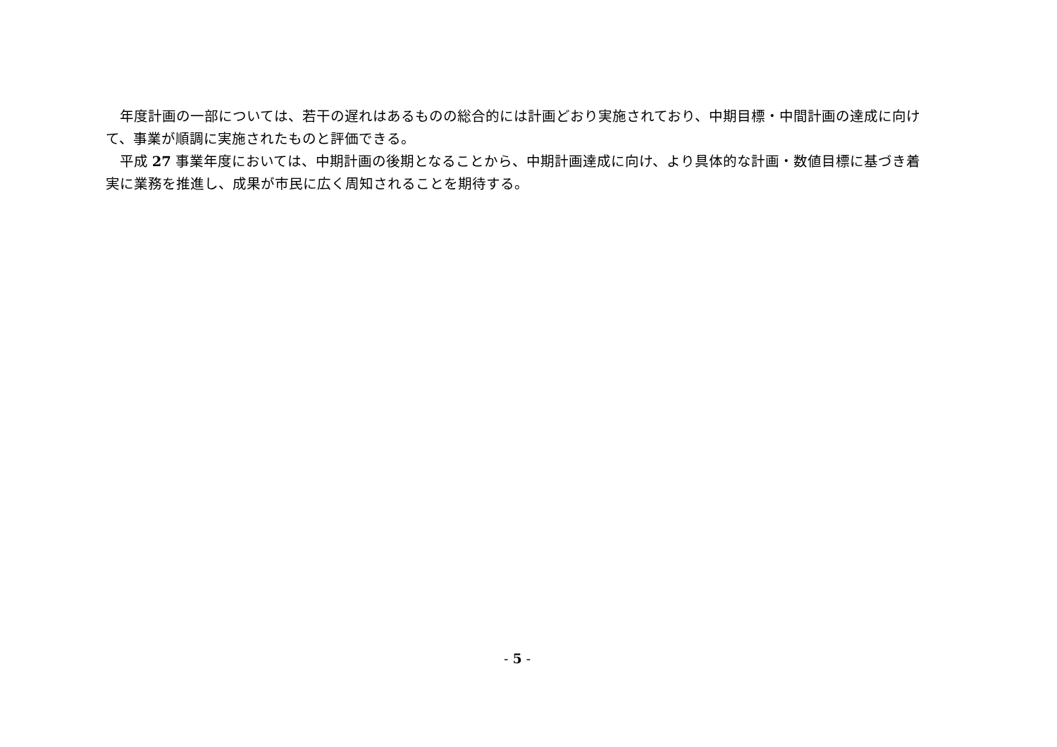年度計画の一部については、若干の遅れはあるものの総合的には計画どおり実施されており、中期目標・中間計画の達成に向けて、事業が順調に実施されたものと評価できる。
平成 27 事業年度においては、中期計画の後期となることから、中期計画達成に向け、より具体的な計画・数値目標に基づき着実に業務を推進し、成果が市民に広く周知されることを期待する。
- 5 -